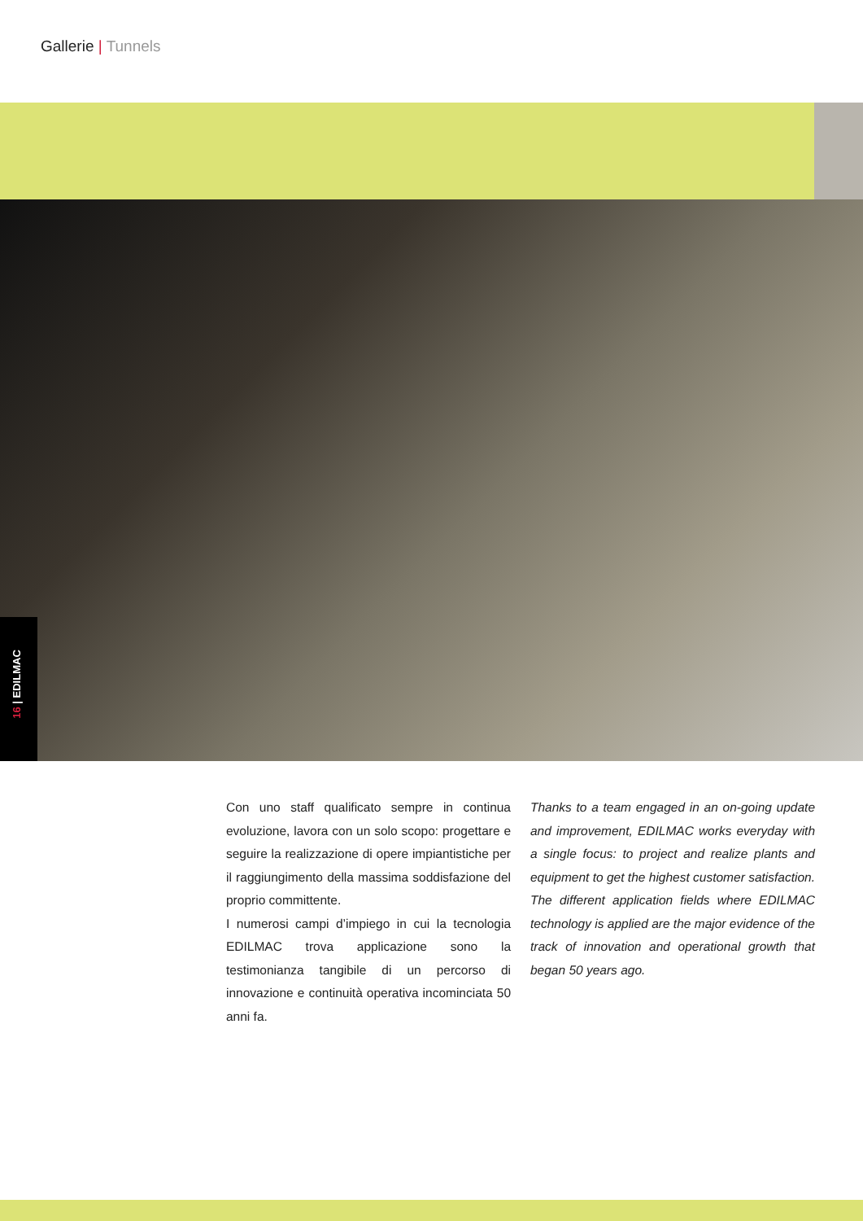Gallerie | Tunnels
16 | EDILMAC
Con uno staff qualificato sempre in continua evoluzione, lavora con un solo scopo: progettare e seguire la realizzazione di opere impiantistiche per il raggiungimento della massima soddisfazione del proprio committente.
I numerosi campi d’impiego in cui la tecnologia EDILMAC trova applicazione sono la testimonianza tangibile di un percorso di innovazione e continuità operativa incominciata 50 anni fa.
Thanks to a team engaged in an on-going update and improvement, EDILMAC works everyday with a single focus: to project and realize plants and equipment to get the highest customer satisfaction. The different application fields where EDILMAC technology is applied are the major evidence of the track of innovation and operational growth that began 50 years ago.